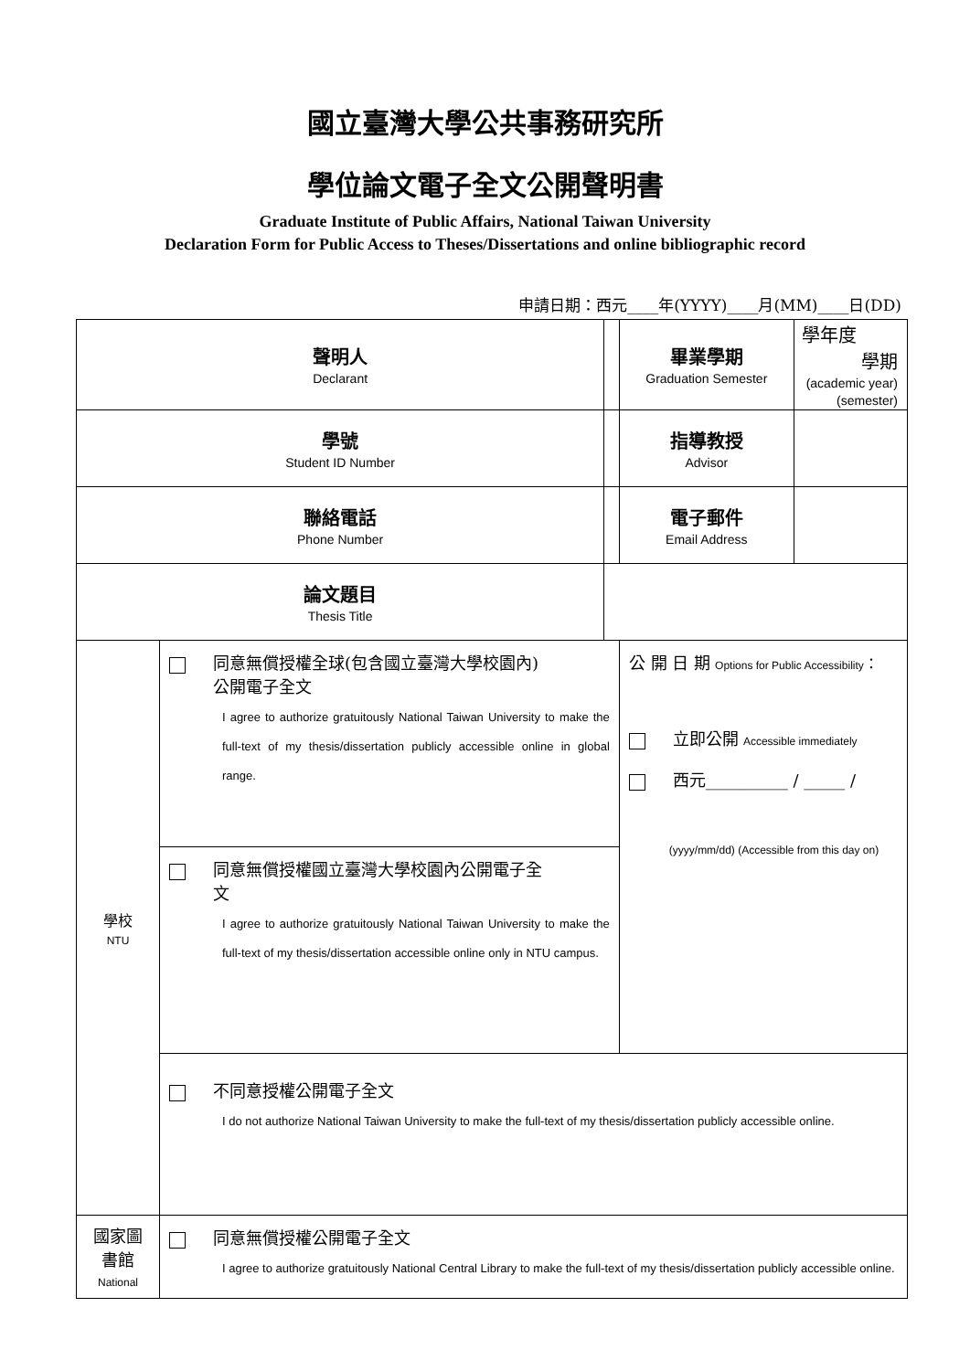國立臺灣大學公共事務研究所
學位論文電子全文公開聲明書
Graduate Institute of Public Affairs, National Taiwan University
Declaration Form for Public Access to Theses/Dissertations and online bibliographic record
申請日期：西元____年(YYYY)____月(MM)____日(DD)
| 聲明人 Declarant | | | 畢業學期 Graduation Semester | 學年度 學期 (academic year) (semester) |
| 學號 Student ID Number | | | 指導教授 Advisor | |
| 聯絡電話 Phone Number | | | 電子郵件 Email Address | |
| 論文題目 Thesis Title | | | | |
| 學校 NTU | 同意無償授權全球(包含國立臺灣大學校園內) 公開電子全文 I agree to authorize gratuitously National Taiwan University to make the full-text of my thesis/dissertation publicly accessible online in global range. | | 公 開 日 期 Options for Public Accessibility ： 立即公開 Accessible immediately 西元__________ / _____ / (yyyy/mm/dd) (Accessible from this day on) | |
| | 同意無償授權國立臺灣大學校園內公開電子全 文 I agree to authorize gratuitously National Taiwan University to make the full-text of my thesis/dissertation accessible online only in NTU campus. | | | |
| | 不同意授權公開電子全文 I do not authorize National Taiwan University to make the full-text of my thesis/dissertation publicly accessible online. | | | |
| 國家圖 書館 National | 同意無償授權公開電子全文 I agree to authorize gratuitously National Central Library to make the full-text of my thesis/dissertation publicly accessible online. | | | |